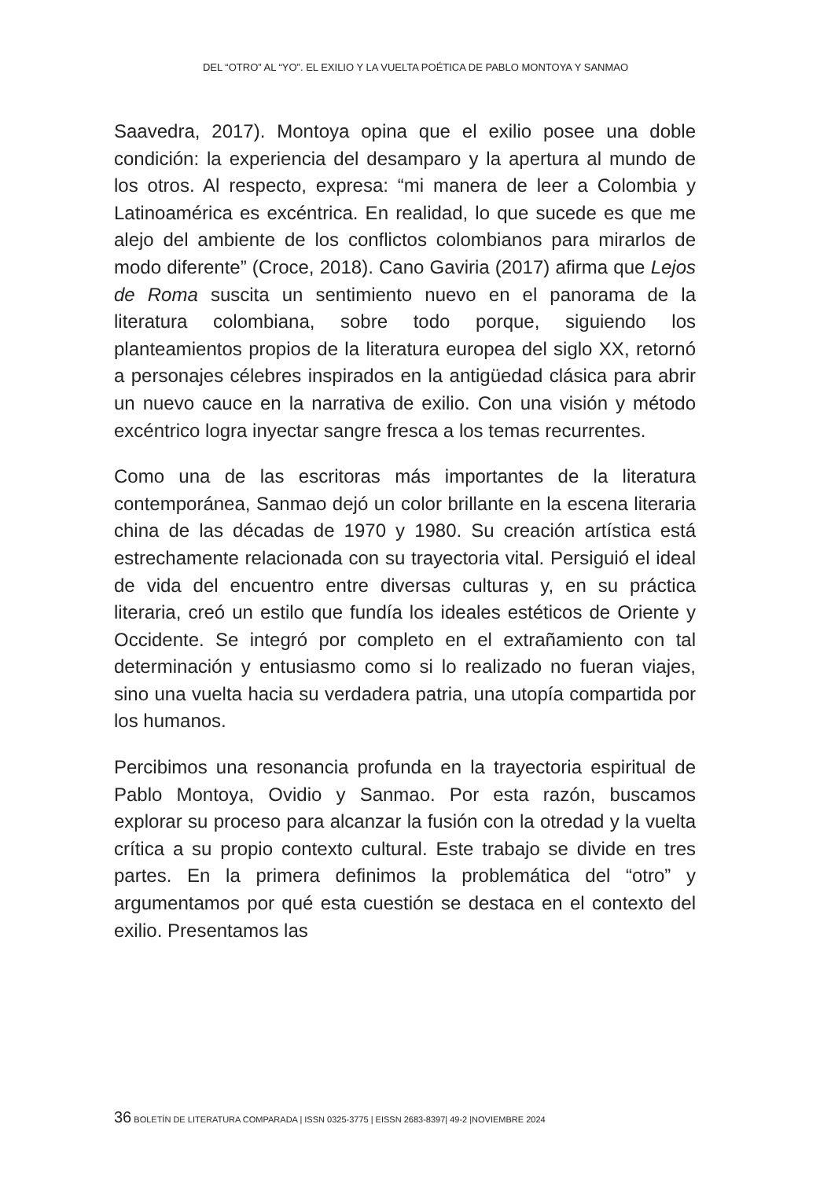DEL “OTRO” AL “YO”. EL EXILIO Y LA VUELTA POÉTICA DE PABLO MONTOYA Y SANMAO
Saavedra, 2017). Montoya opina que el exilio posee una doble condición: la experiencia del desamparo y la apertura al mundo de los otros. Al respecto, expresa: “mi manera de leer a Colombia y Latinoamérica es excéntrica. En realidad, lo que sucede es que me alejo del ambiente de los conflictos colombianos para mirarlos de modo diferente” (Croce, 2018). Cano Gaviria (2017) afirma que Lejos de Roma suscita un sentimiento nuevo en el panorama de la literatura colombiana, sobre todo porque, siguiendo los planteamientos propios de la literatura europea del siglo XX, retornó a personajes célebres inspirados en la antigüedad clásica para abrir un nuevo cauce en la narrativa de exilio. Con una visión y método excéntrico logra inyectar sangre fresca a los temas recurrentes.
Como una de las escritoras más importantes de la literatura contemporánea, Sanmao dejó un color brillante en la escena literaria china de las décadas de 1970 y 1980. Su creación artística está estrechamente relacionada con su trayectoria vital. Persiguió el ideal de vida del encuentro entre diversas culturas y, en su práctica literaria, creó un estilo que fundía los ideales estéticos de Oriente y Occidente. Se integró por completo en el extrañamiento con tal determinación y entusiasmo como si lo realizado no fueran viajes, sino una vuelta hacia su verdadera patria, una utopía compartida por los humanos.
Percibimos una resonancia profunda en la trayectoria espiritual de Pablo Montoya, Ovidio y Sanmao. Por esta razón, buscamos explorar su proceso para alcanzar la fusión con la otredad y la vuelta crítica a su propio contexto cultural. Este trabajo se divide en tres partes. En la primera definimos la problemática del “otro” y argumentamos por qué esta cuestión se destaca en el contexto del exilio. Presentamos las
36 BOLETÍN DE LITERATURA COMPARADA | ISSN 0325-3775 | EISSN 2683-8397| 49-2 |NOVIEMBRE 2024